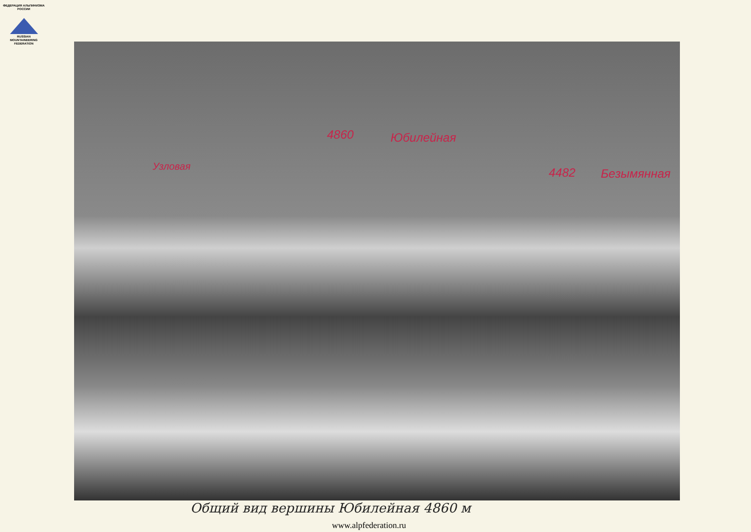ФЕДЕРАЦИЯ АЛЬПИНИЗМА РОССИИ
RUSSIAN
MOUNTAINEERING
FEDERATION
4860 Юбилейная
Узловая 4482 Безымянная
Общий вид вершины Юбилейная 4860 м
www.alpfederation.ru